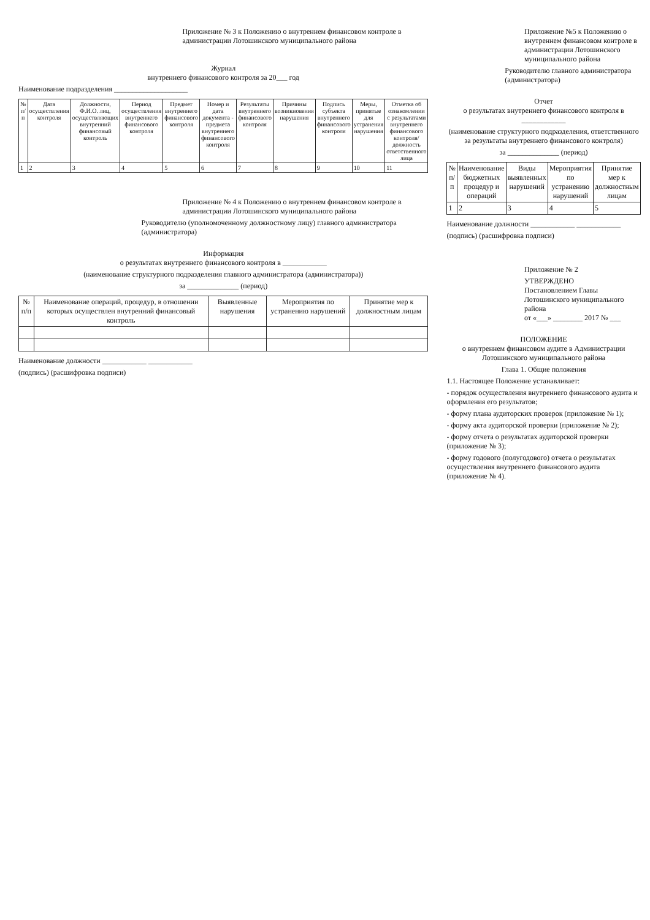Приложение № 3 к Положению о внутреннем финансовом контроле в администрации Лотошинского муниципального района
Журнал
внутреннего финансового контроля за 20___ год
Наименование подразделения ____________________
| № п/п | Дата осуществления контроля | Должности, Ф.И.О. лиц, осуществляющих внутренний финансовый контроль | Период осуществления внутреннего финансового контроля | Предмет внутреннего финансового контроля | Номер и дата документа - предмета внутреннего финансового контроля | Результаты внутреннего финансового контроля | Причины возникновения нарушения | Подпись субъекта внутреннего финансового контроля | Меры, принятые для устранения нарушения | Отметка об ознакомлении с результатами внутреннего финансового контроля/должность ответственного лица |
| --- | --- | --- | --- | --- | --- | --- | --- | --- | --- | --- |
| 1 | 2 | 3 | 4 | 5 | 6 | 7 | 8 | 9 | 10 | 11 |
Приложение № 4 к Положению о внутреннем финансовом контроле в администрации Лотошинского муниципального района
Руководителю (уполномоченному должностному лицу) главного администратора (администратора)
Информация
о результатах внутреннего финансового контроля в ____________
(наименование структурного подразделения главного администратора (администратора))
за ______________ (период)
| № п/п | Наименование операций, процедур, в отношении которых осуществлен внутренний финансовый контроль | Выявленные нарушения | Мероприятия по устранению нарушений | Принятие мер к должностным лицам |
| --- | --- | --- | --- | --- |
Наименование должности ____________ ____________
(подпись) (расшифровка подписи)
Приложение №5 к Положению о внутреннем финансовом контроле в администрации Лотошинского муниципального района
Руководителю главного администратора (администратора)
Отчет
о результатах внутреннего финансового контроля в ____________
(наименование структурного подразделения, ответственного за результаты внутреннего финансового контроля)
за ______________ (период)
| № п/п | Наименование бюджетных процедур и операций | Виды выявленных нарушений | Мероприятия по устранению нарушений | Принятие мер к должностным лицам |
| --- | --- | --- | --- | --- |
| 1 | 2 | 3 | 4 | 5 |
Наименование должности ____________ ____________
(подпись) (расшифровка подписи)
Приложение № 2
УТВЕРЖДЕНО
Постановлением Главы Лотошинского муниципального района
от «___» ________ 2017 № ___
ПОЛОЖЕНИЕ
о внутреннем финансовом аудите в Администрации Лотошинского муниципального района
Глава 1. Общие положения
1.1. Настоящее Положение устанавливает:
- порядок осуществления внутреннего финансового аудита и оформления его результатов;
- форму плана аудиторских проверок (приложение № 1);
- форму акта аудиторской проверки (приложение № 2);
- форму отчета о результатах аудиторской проверки (приложение № 3);
- форму годового (полугодового) отчета о результатах осуществления внутреннего финансового аудита (приложение № 4).